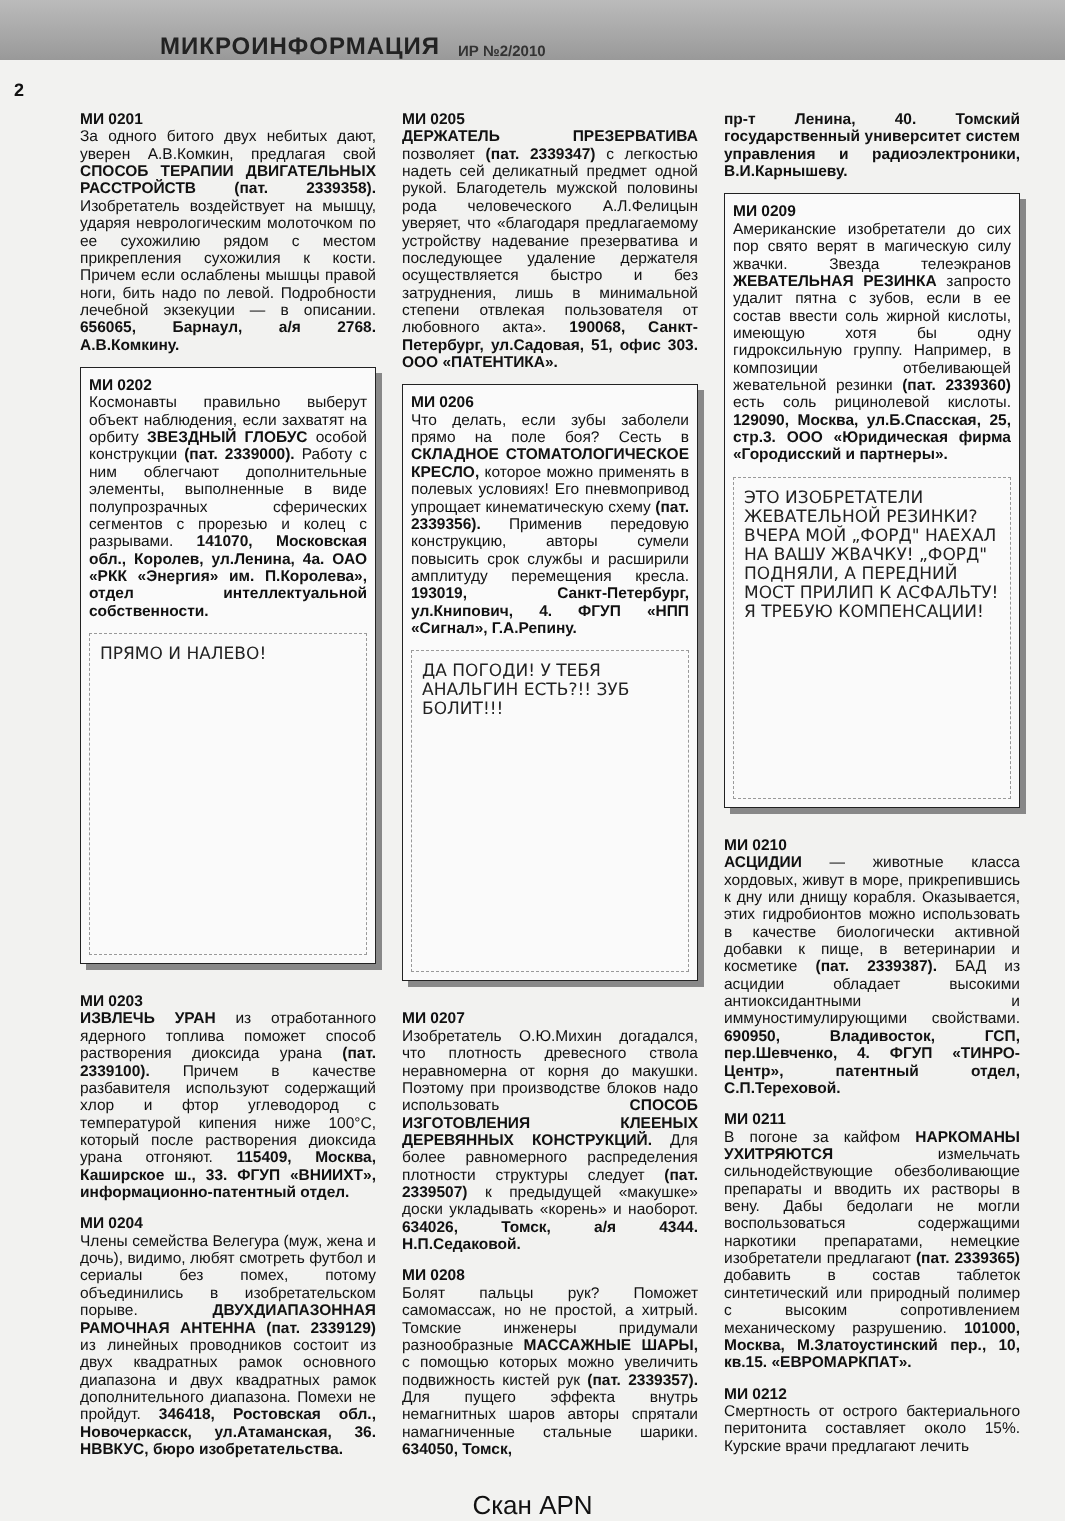МИКРОИНФОРМАЦИЯ ИР №2/2010
2
МИ 0201
За одного битого двух небитых дают, уверен А.В.Комкин, предлагая свой СПОСОБ ТЕРАПИИ ДВИГАТЕЛЬНЫХ РАССТРОЙСТВ (пат. 2339358). Изобретатель воздействует на мышцу, ударяя неврологическим молоточком по ее сухожилию рядом с местом прикрепления сухожилия к кости. Причем если ослаблены мышцы правой ноги, бить надо по левой. Подробности лечебной экзекуции — в описании. 656065, Барнаул, а/я 2768. А.В.Комкину.
МИ 0202
Космонавты правильно выберут объект наблюдения, если захватят на орбиту ЗВЕЗДНЫЙ ГЛОБУС особой конструкции (пат. 2339000). Работу с ним облегчают дополнительные элементы, выполненные в виде полупрозрачных сферических сегментов с прорезью и колец с разрывами. 141070, Московская обл., Королев, ул.Ленина, 4а. ОАО «РКК «Энергия» им. П.Королева», отдел интеллектуальной собственности.
ПРЯМО И НАЛЕВО!
МИ 0203
ИЗВЛЕЧЬ УРАН из отработанного ядерного топлива поможет способ растворения диоксида урана (пат. 2339100). Причем в качестве разбавителя используют содержащий хлор и фтор углеводород с температурой кипения ниже 100°С, который после растворения диоксида урана отгоняют. 115409, Москва, Каширское ш., 33. ФГУП «ВНИИХТ», информационно-патентный отдел.
МИ 0204
Члены семейства Велегура (муж, жена и дочь), видимо, любят смотреть футбол и сериалы без помех, потому объединились в изобретательском порыве. ДВУХДИАПАЗОННАЯ РАМОЧНАЯ АНТЕННА (пат. 2339129) из линейных проводников состоит из двух квадратных рамок основного диапазона и двух квадратных рамок дополнительного диапазона. Помехи не пройдут. 346418, Ростовская обл., Новочеркасск, ул.Атаманская, 36. НВВКУС, бюро изобретательства.
МИ 0205
ДЕРЖАТЕЛЬ ПРЕЗЕРВАТИВА позволяет (пат. 2339347) с легкостью надеть сей деликатный предмет одной рукой. Благодетель мужской половины рода человеческого А.Л.Фелицын уверяет, что «благодаря предлагаемому устройству надевание презерватива и последующее удаление держателя осуществляется быстро и без затруднения, лишь в минимальной степени отвлекая пользователя от любовного акта». 190068, Санкт-Петербург, ул.Садовая, 51, офис 303. ООО «ПАТЕНТИКА».
МИ 0206
Что делать, если зубы заболели прямо на поле боя? Сесть в СКЛАДНОЕ СТОМАТОЛОГИЧЕСКОЕ КРЕСЛО, которое можно применять в полевых условиях! Его пневмопривод упрощает кинематическую схему (пат. 2339356). Применив передовую конструкцию, авторы сумели повысить срок службы и расширили амплитуду перемещения кресла. 193019, Санкт-Петербург, ул.Книпович, 4. ФГУП «НПП «Сигнал», Г.А.Репину.
ДА ПОГОДИ! У ТЕБЯ АНАЛЬГИН ЕСТЬ?!! ЗУБ БОЛИТ!!!
МИ 0207
Изобретатель О.Ю.Михин догадался, что плотность древесного ствола неравномерна от корня до макушки. Поэтому при производстве блоков надо использовать СПОСОБ ИЗГОТОВЛЕНИЯ КЛЕЕНЫХ ДЕРЕВЯННЫХ КОНСТРУКЦИЙ. Для более равномерного распределения плотности структуры следует (пат. 2339507) к предыдущей «макушке» доски укладывать «корень» и наоборот. 634026, Томск, а/я 4344. Н.П.Седаковой.
МИ 0208
Болят пальцы рук? Поможет самомассаж, но не простой, а хитрый. Томские инженеры придумали разнообразные МАССАЖНЫЕ ШАРЫ, с помощью которых можно увеличить подвижность кистей рук (пат. 2339357). Для пущего эффекта внутрь немагнитных шаров авторы спрятали намагниченные стальные шарики. 634050, Томск,
пр-т Ленина, 40. Томский государственный университет систем управления и радиоэлектроники, В.И.Карнышеву.
МИ 0209
Американские изобретатели до сих пор свято верят в магическую силу жвачки. Звезда телеэкранов ЖЕВАТЕЛЬНАЯ РЕЗИНКА запросто удалит пятна с зубов, если в ее состав ввести соль жирной кислоты, имеющую хотя бы одну гидроксильную группу. Например, в композиции отбеливающей жевательной резинки (пат. 2339360) есть соль рицинолевой кислоты. 129090, Москва, ул.Б.Спасская, 25, стр.3. ООО «Юридическая фирма «Городисский и партнеры».
ЭТО ИЗОБРЕТАТЕЛИ ЖЕВАТЕЛЬНОЙ РЕЗИНКИ? ВЧЕРА МОЙ „ФОРД" НАЕХАЛ НА ВАШУ ЖВАЧКУ! „ФОРД" ПОДНЯЛИ, А ПЕРЕДНИЙ МОСТ ПРИЛИП К АСФАЛЬТУ! Я ТРЕБУЮ КОМПЕНСАЦИИ!
МИ 0210
АСЦИДИИ — животные класса хордовых, живут в море, прикрепившись к дну или днищу корабля. Оказывается, этих гидробионтов можно использовать в качестве биологически активной добавки к пище, в ветеринарии и косметике (пат. 2339387). БАД из асцидии обладает высокими антиоксидантными и иммуностимулирующими свойствами. 690950, Владивосток, ГСП, пер.Шевченко, 4. ФГУП «ТИНРО-Центр», патентный отдел, С.П.Тереховой.
МИ 0211
В погоне за кайфом НАРКОМАНЫ УХИТРЯЮТСЯ измельчать сильнодействующие обезболивающие препараты и вводить их растворы в вену. Дабы бедолаги не могли воспользоваться содержащими наркотики препаратами, немецкие изобретатели предлагают (пат. 2339365) добавить в состав таблеток синтетический или природный полимер с высоким сопротивлением механическому разрушению. 101000, Москва, М.Златоустинский пер., 10, кв.15. «ЕВРОМАРКПАТ».
МИ 0212
Смертность от острого бактериального перитонита составляет около 15%. Курские врачи предлагают лечить
Скан APN